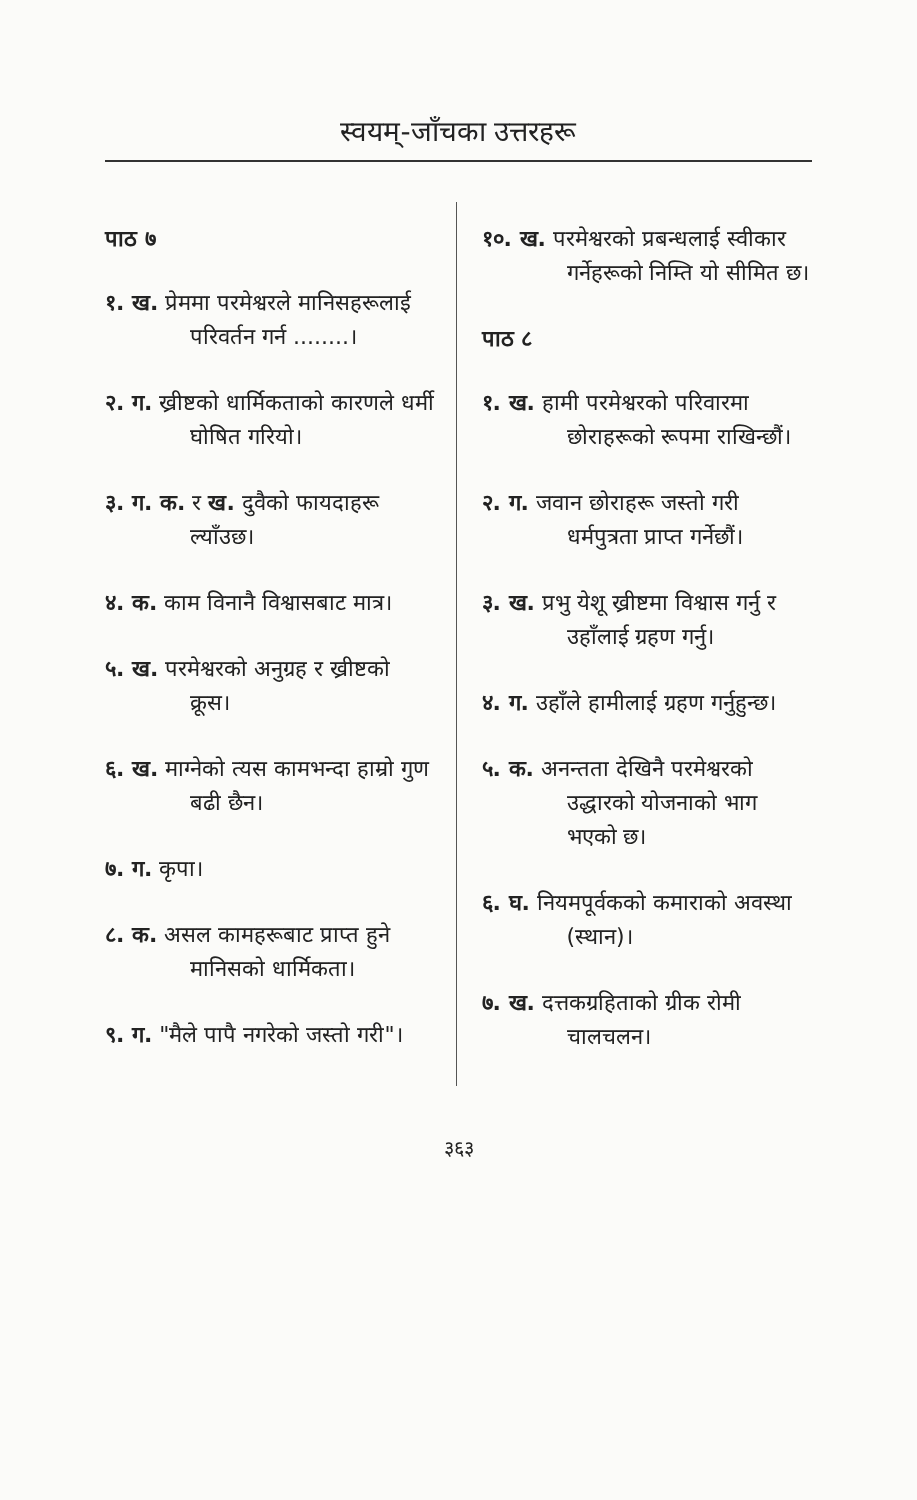स्वयम्-जाँचका उत्तरहरू
पाठ ७
१. ख. प्रेममा परमेश्वरले मानिसहरूलाई परिवर्तन गर्न ........।
२. ग. ख्रीष्टको धार्मिकताको कारणले धर्मी घोषित गरियो।
३. ग. क. र ख. दुवैको फायदाहरू ल्याँउछ।
४. क. काम विनानै विश्वासबाट मात्र।
५. ख. परमेश्वरको अनुग्रह र ख्रीष्टको क्रूस।
६. ख. माग्नेको त्यस कामभन्दा हाम्रो गुण बढी छैन।
७. ग. कृपा।
८. क. असल कामहरूबाट प्राप्त हुने मानिसको धार्मिकता।
९. ग. "मैले पापै नगरेको जस्तो गरी"।
१०. ख. परमेश्वरको प्रबन्धलाई स्वीकार गर्नेहरूको निम्ति यो सीमित छ।
पाठ ८
१. ख. हामी परमेश्वरको परिवारमा छोराहरूको रूपमा राखिन्छौं।
२. ग. जवान छोराहरू जस्तो गरी धर्मपुत्रता प्राप्त गर्नेछौं।
३. ख. प्रभु येशू ख्रीष्टमा विश्वास गर्नु र उहाँलाई ग्रहण गर्नु।
४. ग. उहाँले हामीलाई ग्रहण गर्नुहुन्छ।
५. क. अनन्तता देखिनै परमेश्वरको उद्धारको योजनाको भाग भएको छ।
६. घ. नियमपूर्वकको कमाराको अवस्था (स्थान)।
७. ख. दत्तकग्रहिताको ग्रीक रोमी चालचलन।
३६३